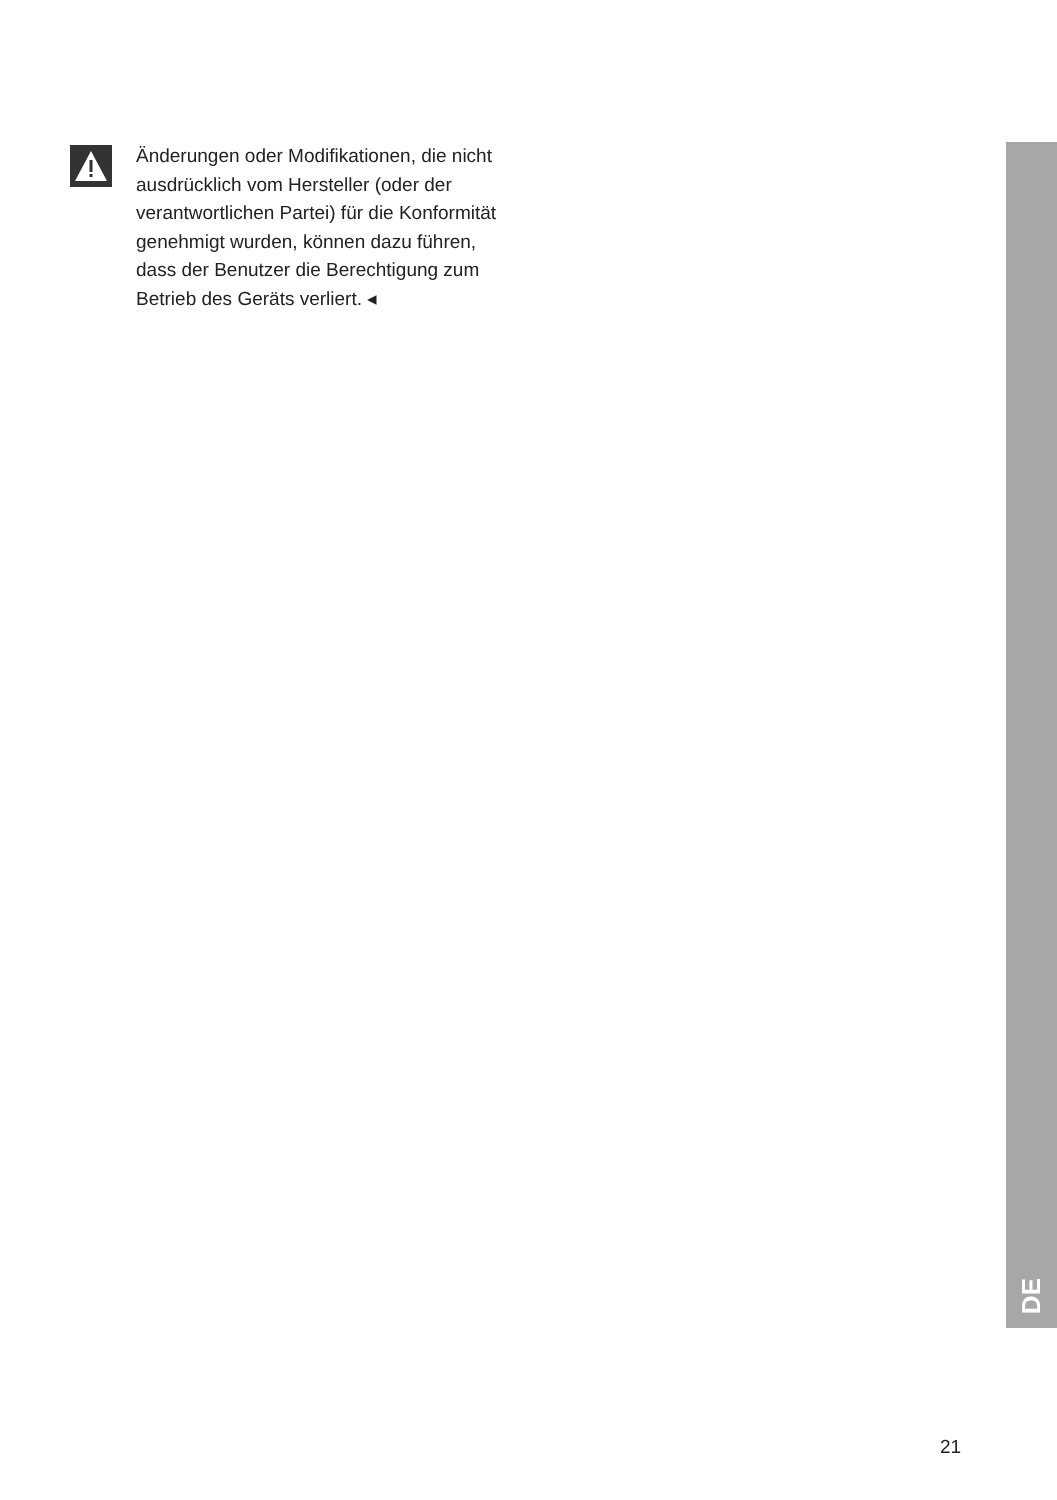Änderungen oder Modifikationen, die nicht ausdrücklich vom Hersteller (oder der verantwortlichen Partei) für die Konformität genehmigt wurden, können dazu führen, dass der Benutzer die Berechtigung zum Betrieb des Geräts verliert. ◂
DE
21